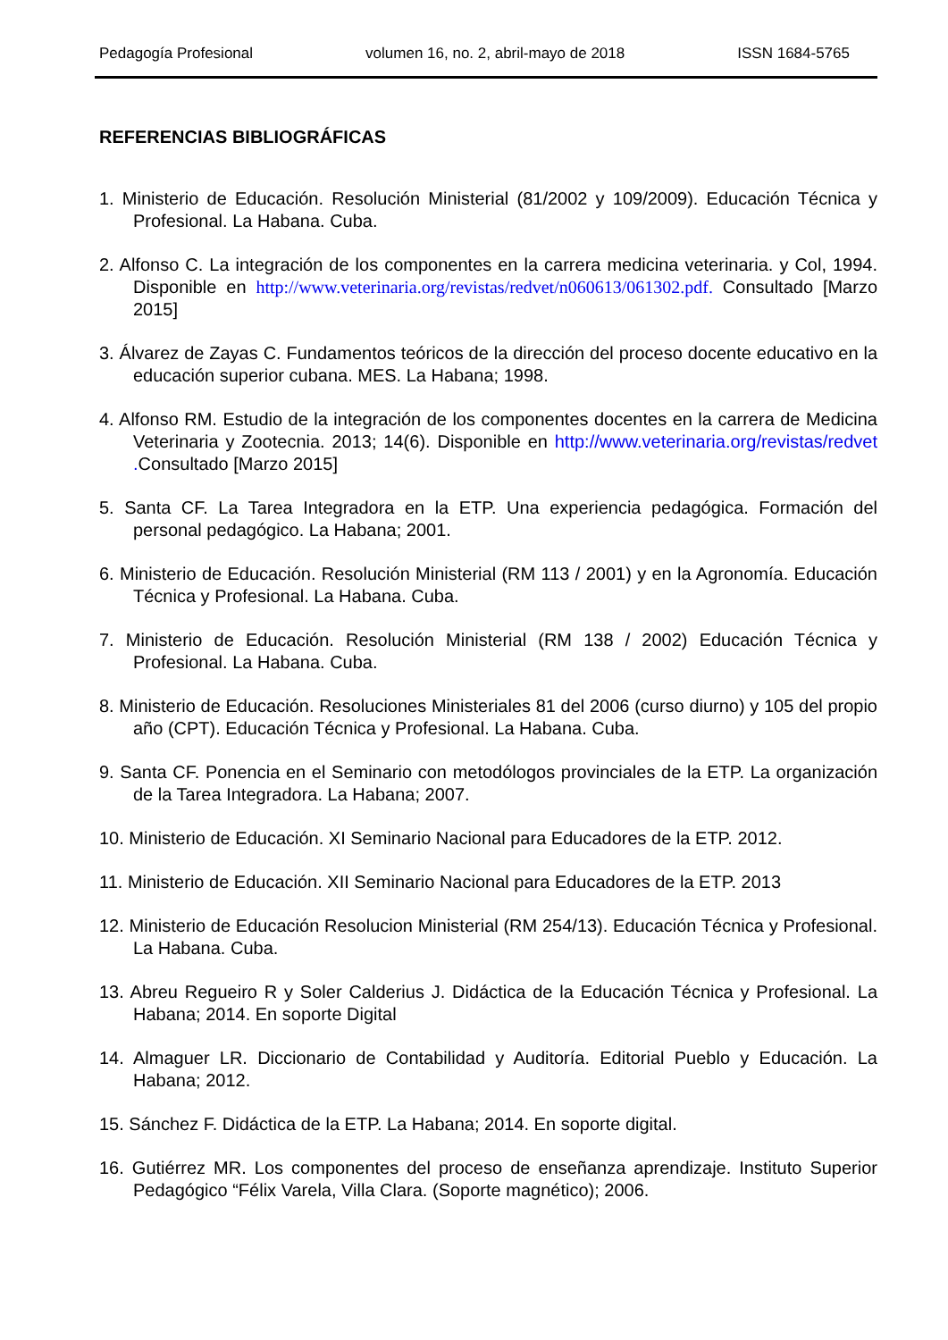Pedagogía Profesional volumen 16, no. 2, abril-mayo de 2018 ISSN 1684-5765
REFERENCIAS BIBLIOGRÁFICAS
1. Ministerio de Educación. Resolución Ministerial (81/2002 y 109/2009). Educación Técnica y Profesional. La Habana. Cuba.
2. Alfonso C. La integración de los componentes en la carrera medicina veterinaria. y Col, 1994. Disponible en http://www.veterinaria.org/revistas/redvet/n060613/061302.pdf. Consultado [Marzo 2015]
3. Álvarez de Zayas C. Fundamentos teóricos de la dirección del proceso docente educativo en la educación superior cubana. MES. La Habana; 1998.
4. Alfonso RM. Estudio de la integración de los componentes docentes en la carrera de Medicina Veterinaria y Zootecnia. 2013; 14(6). Disponible en http://www.veterinaria.org/revistas/redvet . Consultado [Marzo 2015]
5. Santa CF. La Tarea Integradora en la ETP. Una experiencia pedagógica. Formación del personal pedagógico. La Habana; 2001.
6. Ministerio de Educación. Resolución Ministerial (RM 113 / 2001) y en la Agronomía. Educación Técnica y Profesional. La Habana. Cuba.
7. Ministerio de Educación. Resolución Ministerial (RM 138 / 2002) Educación Técnica y Profesional. La Habana. Cuba.
8. Ministerio de Educación. Resoluciones Ministeriales 81 del 2006 (curso diurno) y 105 del propio año (CPT). Educación Técnica y Profesional. La Habana. Cuba.
9. Santa CF. Ponencia en el Seminario con metodólogos provinciales de la ETP. La organización de la Tarea Integradora. La Habana; 2007.
10. Ministerio de Educación. XI Seminario Nacional para Educadores de la ETP. 2012.
11. Ministerio de Educación. XII Seminario Nacional para Educadores de la ETP. 2013
12. Ministerio de Educación Resolucion Ministerial (RM 254/13). Educación Técnica y Profesional. La Habana. Cuba.
13. Abreu Regueiro R y Soler Calderius J. Didáctica de la Educación Técnica y Profesional. La Habana; 2014. En soporte Digital
14. Almaguer LR. Diccionario de Contabilidad y Auditoría. Editorial Pueblo y Educación. La Habana; 2012.
15. Sánchez F. Didáctica de la ETP. La Habana; 2014. En soporte digital.
16. Gutiérrez MR. Los componentes del proceso de enseñanza aprendizaje. Instituto Superior Pedagógico “Félix Varela, Villa Clara. (Soporte magnético); 2006.